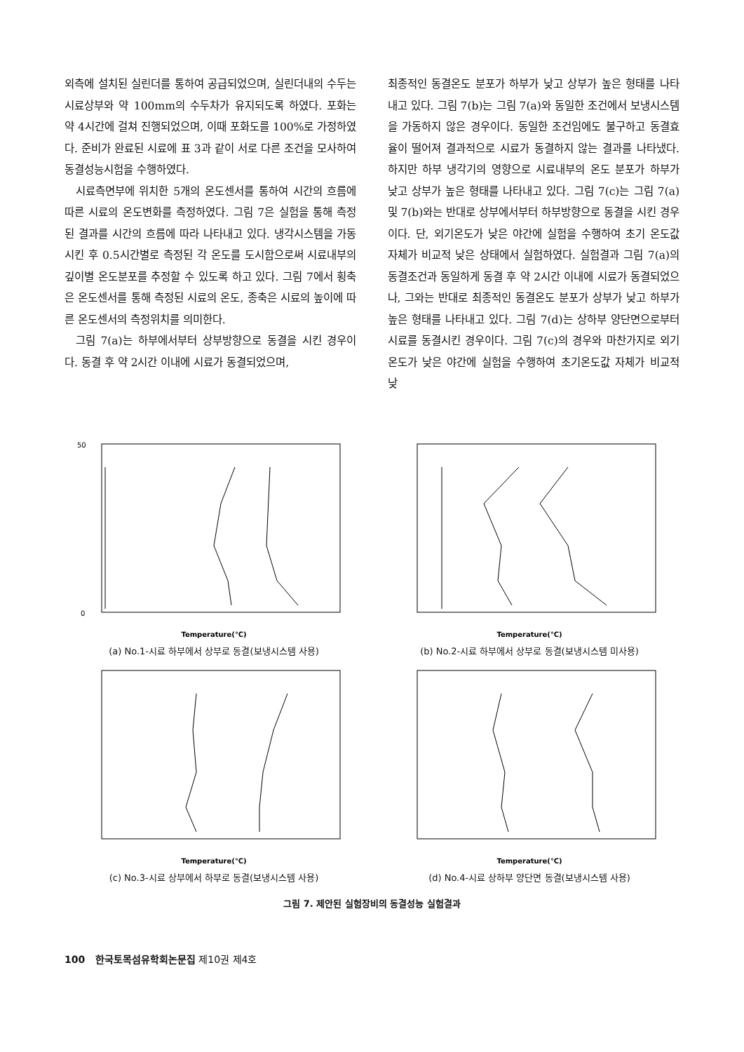외측에 설치된 실린더를 통하여 공급되었으며, 실린더내의 수두는 시료상부와 약 100mm의 수두차가 유지되도록 하였다. 포화는 약 4시간에 걸쳐 진행되었으며, 이때 포화도를 100%로 가정하였다. 준비가 완료된 시료에 표 3과 같이 서로 다른 조건을 모사하여 동결성능시험을 수행하였다.
시료측면부에 위치한 5개의 온도센서를 통하여 시간의 흐름에 따른 시료의 온도변화를 측정하였다. 그림 7은 실험을 통해 측정된 결과를 시간의 흐름에 따라 나타내고 있다. 냉각시스템을 가동시킨 후 0.5시간별로 측정된 각 온도를 도시함으로써 시료내부의 깊이별 온도분포를 추정할 수 있도록 하고 있다. 그림 7에서 횡축은 온도센서를 통해 측정된 시료의 온도, 종축은 시료의 높이에 따른 온도센서의 측정위치를 의미한다.
그림 7(a)는 하부에서부터 상부방향으로 동결을 시킨 경우이다. 동결 후 약 2시간 이내에 시료가 동결되었으며,
최종적인 동결온도 분포가 하부가 낮고 상부가 높은 형태를 나타내고 있다. 그림 7(b)는 그림 7(a)와 동일한 조건에서 보냉시스템을 가동하지 않은 경우이다. 동일한 조건임에도 불구하고 동결효율이 떨어져 결과적으로 시료가 동결하지 않는 결과를 나타냈다. 하지만 하부 냉각기의 영향으로 시료내부의 온도 분포가 하부가 낮고 상부가 높은 형태를 나타내고 있다. 그림 7(c)는 그림 7(a) 및 7(b)와는 반대로 상부에서부터 하부방향으로 동결을 시킨 경우이다. 단, 외기온도가 낮은 야간에 실험을 수행하여 초기 온도값 자체가 비교적 낮은 상태에서 실험하였다. 실험결과 그림 7(a)의 동결조건과 동일하게 동결 후 약 2시간 이내에 시료가 동결되었으나, 그와는 반대로 최종적인 동결온도 분포가 상부가 낮고 하부가 높은 형태를 나타내고 있다. 그림 7(d)는 상하부 양단면으로부터 시료를 동결시킨 경우이다. 그림 7(c)의 경우와 마찬가지로 외기온도가 낮은 야간에 실험을 수행하여 초기온도값 자체가 비교적 낮
Temperature(℃)
50
0
(a) No.1-시료 하부에서 상부로 동결(보냉시스템 사용)
Temperature(℃)
(b) No.2-시료 하부에서 상부로 동결(보냉시스템 미사용)
Temperature(℃)
(c) No.3-시료 상부에서 하부로 동결(보냉시스템 사용)
Temperature(℃)
(d) No.4-시료 상하부 양단면 동결(보냉시스템 사용)
그림 7. 제안된 실험장비의 동결성능 실험결과
100 한국토목섬유학회논문집 제10권 제4호